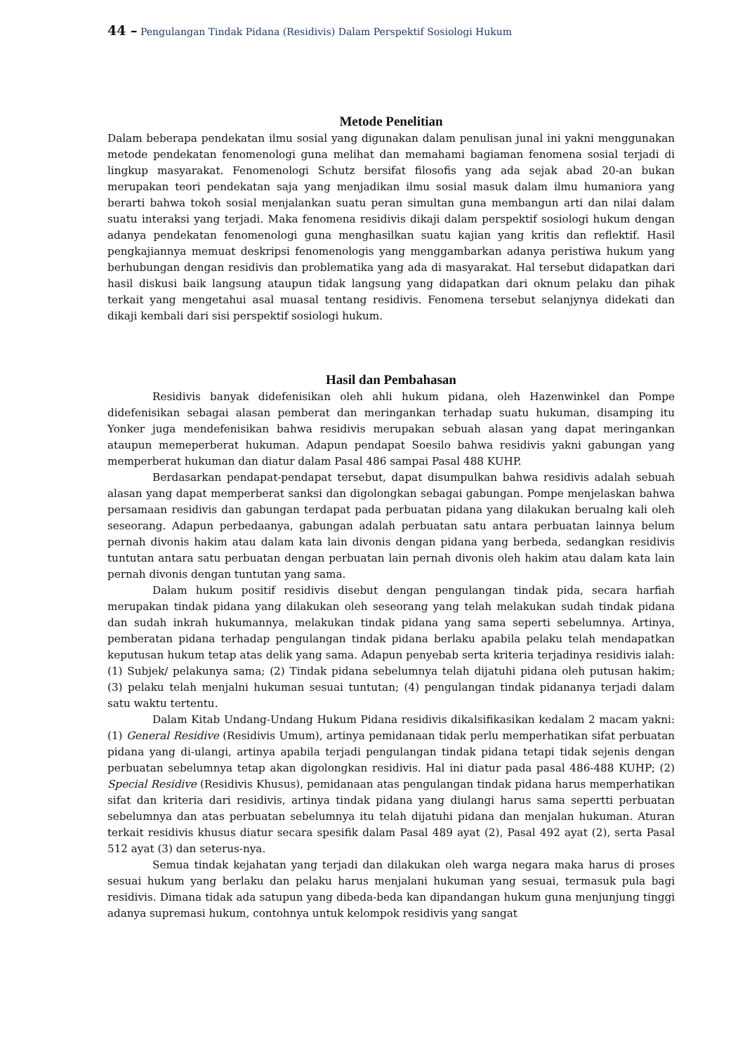44 – Pengulangan Tindak Pidana (Residivis) Dalam Perspektif Sosiologi Hukum
Metode Penelitian
Dalam beberapa pendekatan ilmu sosial yang digunakan dalam penulisan junal ini yakni menggunakan metode pendekatan fenomenologi guna melihat dan memahami bagiaman fenomena sosial terjadi di lingkup masyarakat. Fenomenologi Schutz bersifat filosofis yang ada sejak abad 20-an bukan merupakan teori pendekatan saja yang menjadikan ilmu sosial masuk dalam ilmu humaniora yang berarti bahwa tokoh sosial menjalankan suatu peran simultan guna membangun arti dan nilai dalam suatu interaksi yang terjadi. Maka fenomena residivis dikaji dalam perspektif sosiologi hukum dengan adanya pendekatan fenomenologi guna menghasilkan suatu kajian yang kritis dan reflektif. Hasil pengkajiannya memuat deskripsi fenomenologis yang menggambarkan adanya peristiwa hukum yang berhubungan dengan residivis dan problematika yang ada di masyarakat. Hal tersebut didapatkan dari hasil diskusi baik langsung ataupun tidak langsung yang didapatkan dari oknum pelaku dan pihak terkait yang mengetahui asal muasal tentang residivis. Fenomena tersebut selanjynya didekati dan dikaji kembali dari sisi perspektif sosiologi hukum.
Hasil dan Pembahasan
Residivis banyak didefenisikan oleh ahli hukum pidana, oleh Hazenwinkel dan Pompe didefenisikan sebagai alasan pemberat dan meringankan terhadap suatu hukuman, disamping itu Yonker juga mendefenisikan bahwa residivis merupakan sebuah alasan yang dapat meringankan ataupun memeperberat hukuman. Adapun pendapat Soesilo bahwa residivis yakni gabungan yang memperberat hukuman dan diatur dalam Pasal 486 sampai Pasal 488 KUHP.
Berdasarkan pendapat-pendapat tersebut, dapat disumpulkan bahwa residivis adalah sebuah alasan yang dapat memperberat sanksi dan digolongkan sebagai gabungan. Pompe menjelaskan bahwa persamaan residivis dan gabungan terdapat pada perbuatan pidana yang dilakukan berualng kali oleh seseorang. Adapun perbedaanya, gabungan adalah perbuatan satu antara perbuatan lainnya belum pernah divonis hakim atau dalam kata lain divonis dengan pidana yang berbeda, sedangkan residivis tuntutan antara satu perbuatan dengan perbuatan lain pernah divonis oleh hakim atau dalam kata lain pernah divonis dengan tuntutan yang sama.
Dalam hukum positif residivis disebut dengan pengulangan tindak pida, secara harfiah merupakan tindak pidana yang dilakukan oleh seseorang yang telah melakukan sudah tindak pidana dan sudah inkrah hukumannya, melakukan tindak pidana yang sama seperti sebelumnya. Artinya, pemberatan pidana terhadap pengulangan tindak pidana berlaku apabila pelaku telah mendapatkan keputusan hukum tetap atas delik yang sama. Adapun penyebab serta kriteria terjadinya residivis ialah: (1) Subjek/ pelakunya sama; (2) Tindak pidana sebelumnya telah dijatuhi pidana oleh putusan hakim; (3) pelaku telah menjalni hukuman sesuai tuntutan; (4) pengulangan tindak pidananya terjadi dalam satu waktu tertentu.
Dalam Kitab Undang-Undang Hukum Pidana residivis dikalsifikasikan kedalam 2 macam yakni: (1) General Residive (Residivis Umum), artinya pemidanaan tidak perlu memperhatikan sifat perbuatan pidana yang di-ulangi, artinya apabila terjadi pengulangan tindak pidana tetapi tidak sejenis dengan perbuatan sebelumnya tetap akan digolongkan residivis. Hal ini diatur pada pasal 486-488 KUHP; (2) Special Residive (Residivis Khusus), pemidanaan atas pengulangan tindak pidana harus memperhatikan sifat dan kriteria dari residivis, artinya tindak pidana yang diulangi harus sama sepertti perbuatan sebelumnya dan atas perbuatan sebelumnya itu telah dijatuhi pidana dan menjalan hukuman. Aturan terkait residivis khusus diatur secara spesifik dalam Pasal 489 ayat (2), Pasal 492 ayat (2), serta Pasal 512 ayat (3) dan seterus-nya.
Semua tindak kejahatan yang terjadi dan dilakukan oleh warga negara maka harus di proses sesuai hukum yang berlaku dan pelaku harus menjalani hukuman yang sesuai, termasuk pula bagi residivis. Dimana tidak ada satupun yang dibeda-beda kan dipandangan hukum guna menjunjung tinggi adanya supremasi hukum, contohnya untuk kelompok residivis yang sangat